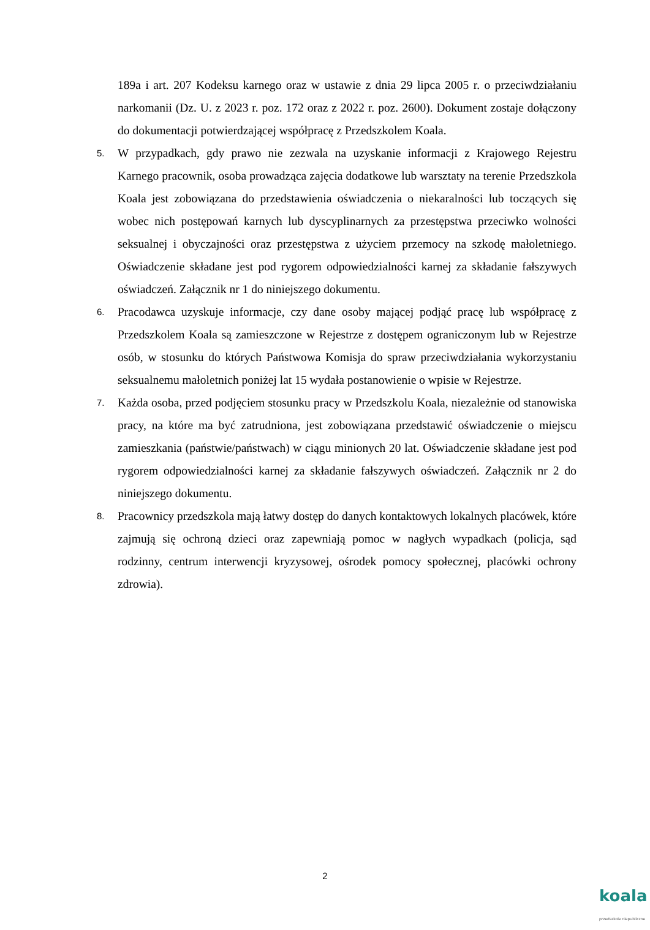189a i art. 207 Kodeksu karnego oraz w ustawie z dnia 29 lipca 2005 r. o przeciwdziałaniu narkomanii (Dz. U. z 2023 r. poz. 172 oraz z 2022 r. poz. 2600). Dokument zostaje dołączony do dokumentacji potwierdzającej współpracę z Przedszkolem Koala.
5.
W przypadkach, gdy prawo nie zezwala na uzyskanie informacji z Krajowego Rejestru Karnego pracownik, osoba prowadząca zajęcia dodatkowe lub warsztaty na terenie Przedszkola Koala jest zobowiązana do przedstawienia oświadczenia o niekaralności lub toczących się wobec nich postępowań karnych lub dyscyplinarnych za przestępstwa przeciwko wolności seksualnej i obyczajności oraz przestępstwa z użyciem przemocy na szkodę małoletniego. Oświadczenie składane jest pod rygorem odpowiedzialności karnej za składanie fałszywych oświadczeń. Załącznik nr 1 do niniejszego dokumentu.
6.
Pracodawca uzyskuje informacje, czy dane osoby mającej podjąć pracę lub współpracę z Przedszkolem Koala są zamieszczone w Rejestrze z dostępem ograniczonym lub w Rejestrze osób, w stosunku do których Państwowa Komisja do spraw przeciwdziałania wykorzystaniu seksualnemu małoletnich poniżej lat 15 wydała postanowienie o wpisie w Rejestrze.
7.
Każda osoba, przed podjęciem stosunku pracy w Przedszkolu Koala, niezależnie od stanowiska pracy, na które ma być zatrudniona, jest zobowiązana przedstawić oświadczenie o miejscu zamieszkania (państwie/państwach) w ciągu minionych 20 lat. Oświadczenie składane jest pod rygorem odpowiedzialności karnej za składanie fałszywych oświadczeń. Załącznik nr 2 do niniejszego dokumentu.
8.
Pracownicy przedszkola mają łatwy dostęp do danych kontaktowych lokalnych placówek, które zajmują się ochroną dzieci oraz zapewniają pomoc w nagłych wypadkach (policja, sąd rodzinny, centrum interwencji kryzysowej, ośrodek pomocy społecznej, placówki ochrony zdrowia).
2
koala
przedszkole niepubliczne